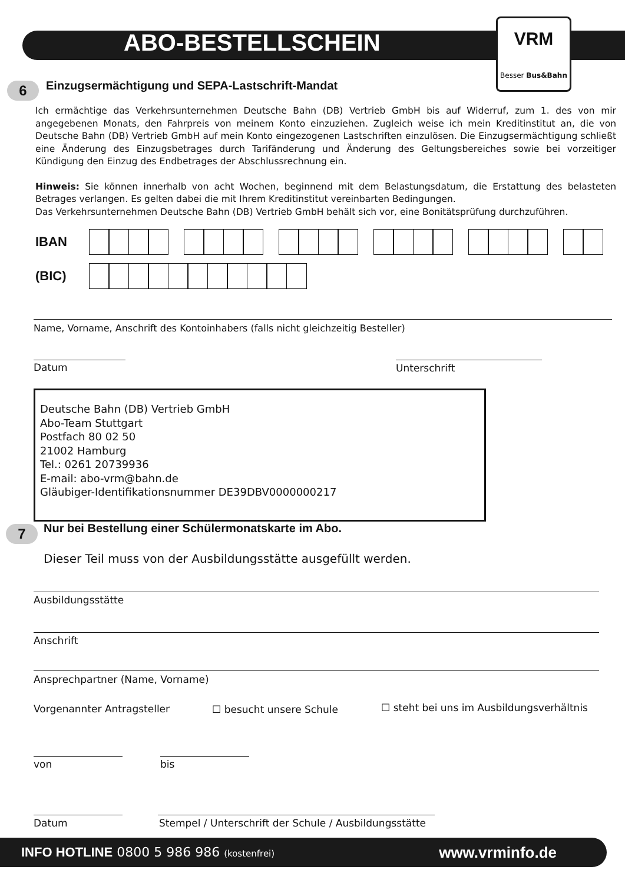ABO-BESTELLSCHEIN
VRM
Besser Bus&Bahn
6
Einzugsermächtigung und SEPA-Lastschrift-Mandat
Ich ermächtige das Verkehrsunternehmen Deutsche Bahn (DB) Vertrieb GmbH bis auf Widerruf, zum 1. des von mir angegebenen Monats, den Fahrpreis von meinem Konto einzuziehen. Zugleich weise ich mein Kreditinstitut an, die von Deutsche Bahn (DB) Vertrieb GmbH auf mein Konto eingezogenen Lastschriften einzulösen. Die Einzugsermächtigung schließt eine Änderung des Einzugsbetrages durch Tarifänderung und Änderung des Geltungsbereiches sowie bei vorzeitiger Kündigung den Einzug des Endbetrages der Abschlussrechnung ein.
Hinweis: Sie können innerhalb von acht Wochen, beginnend mit dem Belastungsdatum, die Erstattung des belasteten Betrages verlangen. Es gelten dabei die mit Ihrem Kreditinstitut vereinbarten Bedingungen.
Das Verkehrsunternehmen Deutsche Bahn (DB) Vertrieb GmbH behält sich vor, eine Bonitätsprüfung durchzuführen.
IBAN
(BIC)
Name, Vorname, Anschrift des Kontoinhabers (falls nicht gleichzeitig Besteller)
Datum Unterschrift
Deutsche Bahn (DB) Vertrieb GmbH
Abo-Team Stuttgart
Postfach 80 02 50
21002 Hamburg
Tel.: 0261 20739936
E-mail: abo-vrm@bahn.de
Gläubiger-Identifikationsnummer DE39DBV0000000217
7
Nur bei Bestellung einer Schülermonatskarte im Abo.
Dieser Teil muss von der Ausbildungsstätte ausgefüllt werden.
Ausbildungsstätte
Anschrift
Ansprechpartner (Name, Vorname)
Vorgenannter Antragsteller ☐ besucht unsere Schule
☐ steht bei uns im Ausbildungsverhältnis
von bis
Datum
Stempel / Unterschrift der Schule / Ausbildungsstätte
INFO HOTLINE 0800 5 986 986 (kostenfrei) www.vrminfo.de